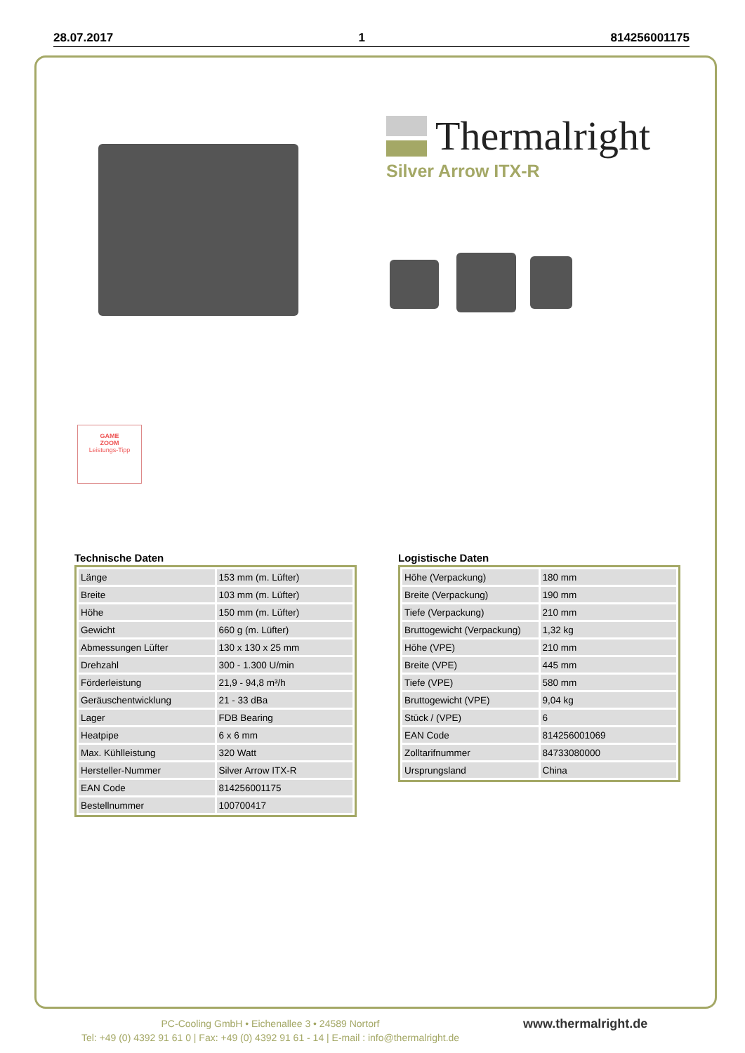28.07.2017 1 814256001175
Thermalright
Silver Arrow ITX-R
GAME
ZOOM
Leistungs-Tipp
Technische Daten
| Länge | 153 mm (m. Lüfter) |
| Breite | 103 mm (m. Lüfter) |
| Höhe | 150 mm (m. Lüfter) |
| Gewicht | 660 g (m. Lüfter) |
| Abmessungen Lüfter | 130 x 130 x 25 mm |
| Drehzahl | 300 - 1.300 U/min |
| Förderleistung | 21,9 - 94,8 m³/h |
| Geräuschentwicklung | 21 - 33 dBa |
| Lager | FDB Bearing |
| Heatpipe | 6 x 6 mm |
| Max. Kühlleistung | 320 Watt |
| Hersteller-Nummer | Silver Arrow ITX-R |
| EAN Code | 814256001175 |
| Bestellnummer | 100700417 |
Logistische Daten
| Höhe (Verpackung) | 180 mm |
| Breite (Verpackung) | 190 mm |
| Tiefe (Verpackung) | 210 mm |
| Bruttogewicht (Verpackung) | 1,32 kg |
| Höhe (VPE) | 210 mm |
| Breite (VPE) | 445 mm |
| Tiefe (VPE) | 580 mm |
| Bruttogewicht (VPE) | 9,04 kg |
| Stück / (VPE) | 6 |
| EAN Code | 814256001069 |
| Zolltarifnummer | 84733080000 |
| Ursprungsland | China |
PC-Cooling GmbH • Eichenallee 3 • 24589 Nortorf
Tel: +49 (0) 4392 91 61 0 | Fax: +49 (0) 4392 91 61 - 14 | E-mail : info@thermalright.de
www.thermalright.de